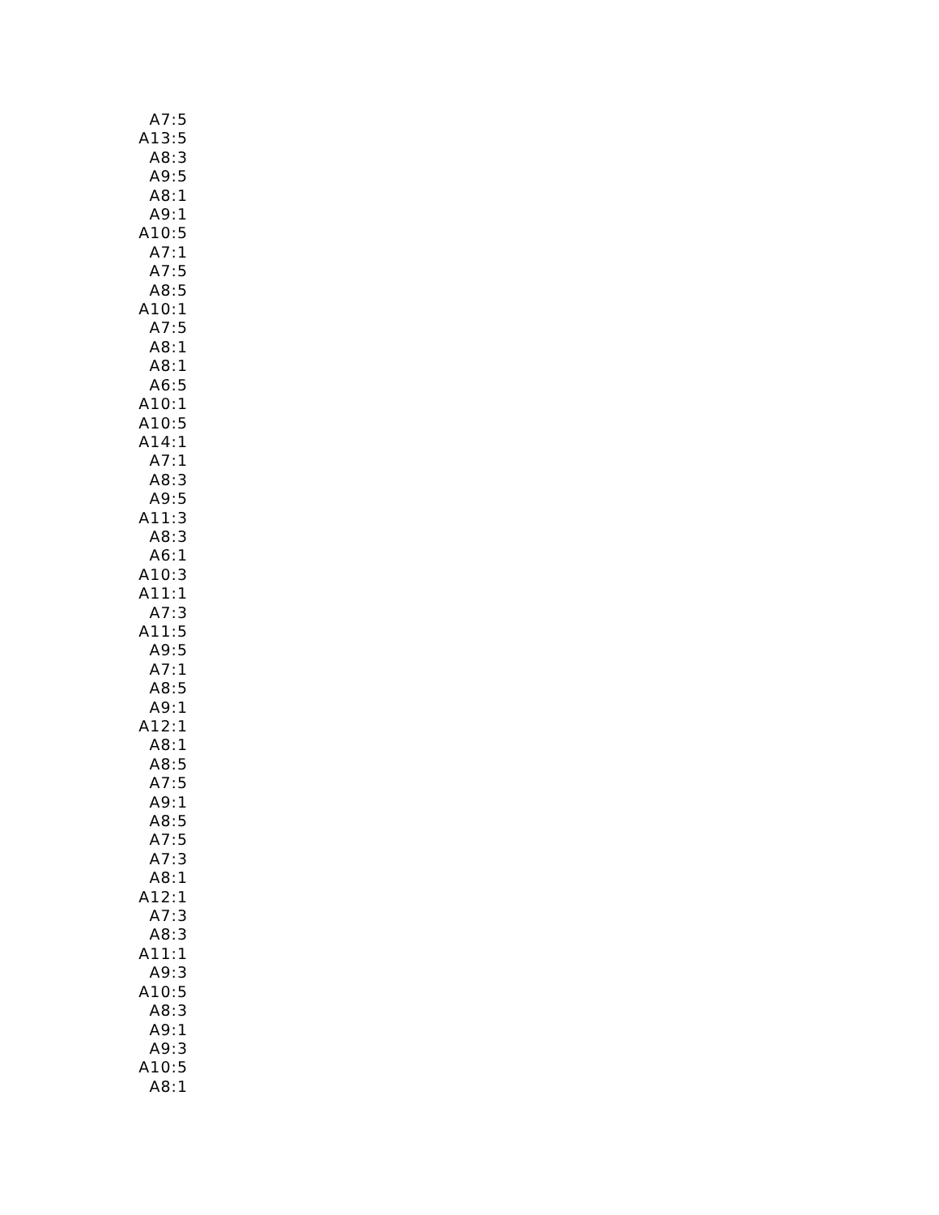A7:5
A13:5
A8:3
A9:5
A8:1
A9:1
A10:5
A7:1
A7:5
A8:5
A10:1
A7:5
A8:1
A8:1
A6:5
A10:1
A10:5
A14:1
A7:1
A8:3
A9:5
A11:3
A8:3
A6:1
A10:3
A11:1
A7:3
A11:5
A9:5
A7:1
A8:5
A9:1
A12:1
A8:1
A8:5
A7:5
A9:1
A8:5
A7:5
A7:3
A8:1
A12:1
A7:3
A8:3
A11:1
A9:3
A10:5
A8:3
A9:1
A9:3
A10:5
A8:1